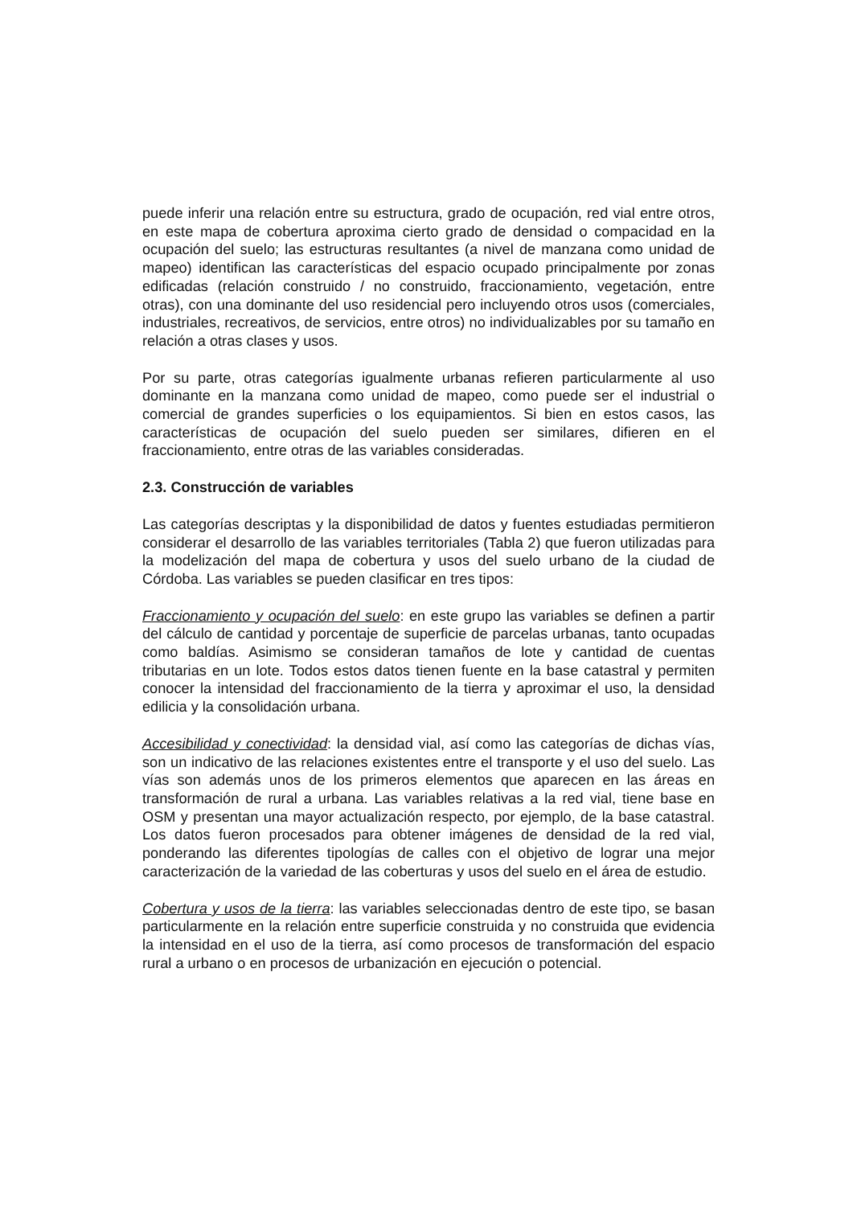puede inferir una relación entre su estructura, grado de ocupación, red vial entre otros, en este mapa de cobertura aproxima cierto grado de densidad o compacidad en la ocupación del suelo; las estructuras resultantes (a nivel de manzana como unidad de mapeo) identifican las características del espacio ocupado principalmente por zonas edificadas (relación construido / no construido, fraccionamiento, vegetación, entre otras), con una dominante del uso residencial pero incluyendo otros usos (comerciales, industriales, recreativos, de servicios, entre otros) no individualizables por su tamaño en relación a otras clases y usos.
Por su parte, otras categorías igualmente urbanas refieren particularmente al uso dominante en la manzana como unidad de mapeo, como puede ser el industrial o comercial de grandes superficies o los equipamientos. Si bien en estos casos, las características de ocupación del suelo pueden ser similares, difieren en el fraccionamiento, entre otras de las variables consideradas.
2.3. Construcción de variables
Las categorías descriptas y la disponibilidad de datos y fuentes estudiadas permitieron considerar el desarrollo de las variables territoriales (Tabla 2) que fueron utilizadas para la modelización del mapa de cobertura y usos del suelo urbano de la ciudad de Córdoba. Las variables se pueden clasificar en tres tipos:
Fraccionamiento y ocupación del suelo: en este grupo las variables se definen a partir del cálculo de cantidad y porcentaje de superficie de parcelas urbanas, tanto ocupadas como baldías. Asimismo se consideran tamaños de lote y cantidad de cuentas tributarias en un lote. Todos estos datos tienen fuente en la base catastral y permiten conocer la intensidad del fraccionamiento de la tierra y aproximar el uso, la densidad edilicia y la consolidación urbana.
Accesibilidad y conectividad: la densidad vial, así como las categorías de dichas vías, son un indicativo de las relaciones existentes entre el transporte y el uso del suelo. Las vías son además unos de los primeros elementos que aparecen en las áreas en transformación de rural a urbana. Las variables relativas a la red vial, tiene base en OSM y presentan una mayor actualización respecto, por ejemplo, de la base catastral. Los datos fueron procesados para obtener imágenes de densidad de la red vial, ponderando las diferentes tipologías de calles con el objetivo de lograr una mejor caracterización de la variedad de las coberturas y usos del suelo en el área de estudio.
Cobertura y usos de la tierra: las variables seleccionadas dentro de este tipo, se basan particularmente en la relación entre superficie construida y no construida que evidencia la intensidad en el uso de la tierra, así como procesos de transformación del espacio rural a urbano o en procesos de urbanización en ejecución o potencial.